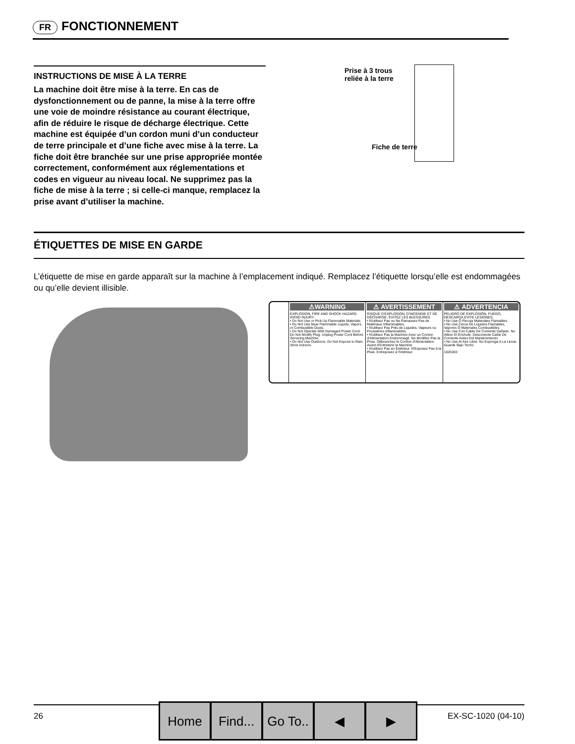FR FONCTIONNEMENT
INSTRUCTIONS DE MISE À LA TERRE
La machine doit être mise à la terre. En cas de dysfonctionnement ou de panne, la mise à la terre offre une voie de moindre résistance au courant électrique, afin de réduire le risque de décharge électrique. Cette machine est équipée d’un cordon muni d’un conducteur de terre principale et d’une fiche avec mise à la terre. La fiche doit être branchée sur une prise appropriée montée correctement, conformément aux réglementations et codes en vigueur au niveau local. Ne supprimez pas la fiche de mise à la terre ; si celle‑ci manque, remplacez la prise avant d’utiliser la machine.
Prise à 3 trous
reliée à la terre
Fiche de terre
ÉTIQUETTES DE MISE EN GARDE
L’étiquette de mise en garde apparaît sur la machine à l’emplacement indiqué. Remplacez l’étiquette lorsqu’elle est endommagées ou qu’elle devient illisible.
⚠WARNING
EXPLOSION, FIRE AND SHOCK HAZARD. AVOID INJURY.
• Do Not Use or Pick Up Flammable Materials.
• Do Not Use Near Flammable Liquids, Vapors or Combustible Dusts.
• Do Not Operate With Damaged Power Cord. Do Not Modify Plug. Unplug Power Cord Before Servicing Machine.
• Do Not Use Outdoors. Do Not Expose to Rain. Store Indoors.
⚠ AVERTISSEMENT
RISQUE D'EXPLOSION, D'INCENDIE ET DE DÉCHARGE. ÉVITEZ LES BLESSURES.
• N'utilisez Pas ou Ne Ramassez Pas de Matériaux Inflammables.
• N'utilisez Pas Près de Liquides, Vapeurs ou Poussières Inflammables.
• N'utilisez Pas la Machine Avec un Cordon d'Alimentation Endommagé. Ne Modifiez Pas la Prise. Débranchez le Cordon d'Alimentation Avant d'Entretenir la Machine.
• N'utilisez Pas en Extérieur. N'Exposez Pas à la Pluie. Entreposez à l'Intérieur.
⚠ ADVERTENCIA
PELIGRO DE EXPLOSIÓN, FUEGO, DESCARGA EVITE LESIONES.
• No Use Ó Recoja Materiales Flamables.
• No Use Cerca De Liquidos Flamables, Vapores Ó Materiales Combustibles.
• No Use Con Cable De Corriente Dañado. No Altere El Enchufe. Desconecte Cable De Corriente Antes Del Mantenimiento.
• No Use Al Aire Libre. No Exponga A La Lluvia. Guarde Bajo Techo.
1025303
26 EX‑SC‑1020 (04‑10) Home Find... Go To.. ◀ ▶